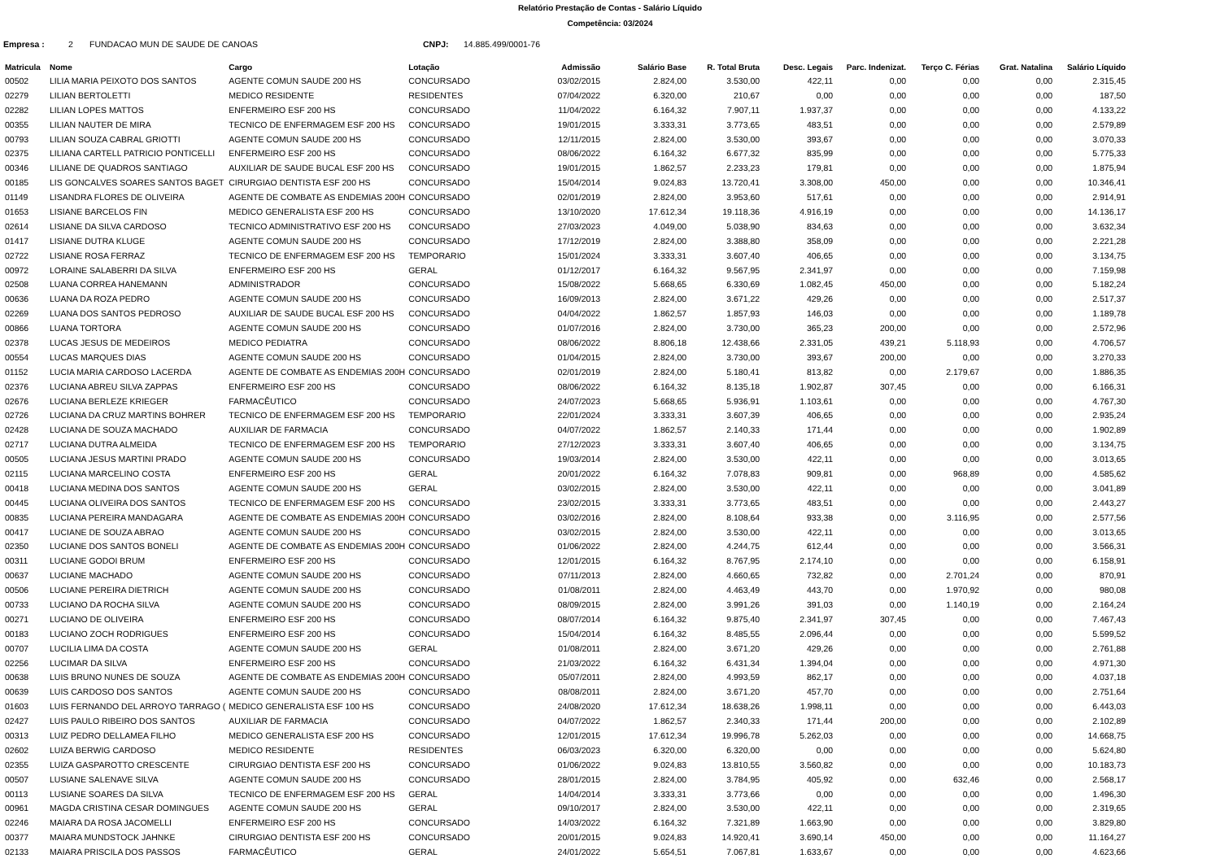Relatório Prestação de Contas - Salário Líquido
Competência: 03/2024
Empresa : 2 FUNDACAO MUN DE SAUDE DE CANOAS CNPJ: 14.885.499/0001-76
| Matricula | Nome | Cargo | Lotação | Admissão | Salário Base | R. Total Bruta | Desc. Legais | Parc. Indenizat. | Terço C. Férias | Grat. Natalina | Salário Líquido |
| --- | --- | --- | --- | --- | --- | --- | --- | --- | --- | --- | --- |
| 00502 | LILIA MARIA PEIXOTO DOS SANTOS | AGENTE COMUN SAUDE 200 HS | CONCURSADO | 03/02/2015 | 2.824,00 | 3.530,00 | 422,11 | 0,00 | 0,00 | 0,00 | 2.315,45 |
| 02279 | LILIAN BERTOLETTI | MEDICO RESIDENTE | RESIDENTES | 07/04/2022 | 6.320,00 | 210,67 | 0,00 | 0,00 | 0,00 | 0,00 | 187,50 |
| 02282 | LILIAN LOPES MATTOS | ENFERMEIRO ESF 200 HS | CONCURSADO | 11/04/2022 | 6.164,32 | 7.907,11 | 1.937,37 | 0,00 | 0,00 | 0,00 | 4.133,22 |
| 00355 | LILIAN NAUTER DE MIRA | TECNICO DE ENFERMAGEM ESF 200 HS | CONCURSADO | 19/01/2015 | 3.333,31 | 3.773,65 | 483,51 | 0,00 | 0,00 | 0,00 | 2.579,89 |
| 00793 | LILIAN SOUZA CABRAL GRIOTTI | AGENTE COMUN SAUDE 200 HS | CONCURSADO | 12/11/2015 | 2.824,00 | 3.530,00 | 393,67 | 0,00 | 0,00 | 0,00 | 3.070,33 |
| 02375 | LILIANA CARTELL PATRICIO PONTICELLI | ENFERMEIRO ESF 200 HS | CONCURSADO | 08/06/2022 | 6.164,32 | 6.677,32 | 835,99 | 0,00 | 0,00 | 0,00 | 5.775,33 |
| 00346 | LILIANE DE QUADROS SANTIAGO | AUXILIAR DE SAUDE BUCAL ESF 200 HS | CONCURSADO | 19/01/2015 | 1.862,57 | 2.233,23 | 179,81 | 0,00 | 0,00 | 0,00 | 1.875,94 |
| 00185 | LIS GONCALVES SOARES SANTOS BAGET | CIRURGIAO DENTISTA ESF 200 HS | CONCURSADO | 15/04/2014 | 9.024,83 | 13.720,41 | 3.308,00 | 450,00 | 0,00 | 0,00 | 10.346,41 |
| 01149 | LISANDRA FLORES DE OLIVEIRA | AGENTE DE COMBATE AS ENDEMIAS 200H | CONCURSADO | 02/01/2019 | 2.824,00 | 3.953,60 | 517,61 | 0,00 | 0,00 | 0,00 | 2.914,91 |
| 01653 | LISIANE BARCELOS FIN | MEDICO GENERALISTA ESF 200 HS | CONCURSADO | 13/10/2020 | 17.612,34 | 19.118,36 | 4.916,19 | 0,00 | 0,00 | 0,00 | 14.136,17 |
| 02614 | LISIANE DA SILVA CARDOSO | TECNICO ADMINISTRATIVO ESF 200 HS | CONCURSADO | 27/03/2023 | 4.049,00 | 5.038,90 | 834,63 | 0,00 | 0,00 | 0,00 | 3.632,34 |
| 01417 | LISIANE DUTRA KLUGE | AGENTE COMUN SAUDE 200 HS | CONCURSADO | 17/12/2019 | 2.824,00 | 3.388,80 | 358,09 | 0,00 | 0,00 | 0,00 | 2.221,28 |
| 02722 | LISIANE ROSA FERRAZ | TECNICO DE ENFERMAGEM ESF 200 HS | TEMPORARIO | 15/01/2024 | 3.333,31 | 3.607,40 | 406,65 | 0,00 | 0,00 | 0,00 | 3.134,75 |
| 00972 | LORAINE SALABERRI DA SILVA | ENFERMEIRO ESF 200 HS | GERAL | 01/12/2017 | 6.164,32 | 9.567,95 | 2.341,97 | 0,00 | 0,00 | 0,00 | 7.159,98 |
| 02508 | LUANA CORREA HANEMANN | ADMINISTRADOR | CONCURSADO | 15/08/2022 | 5.668,65 | 6.330,69 | 1.082,45 | 450,00 | 0,00 | 0,00 | 5.182,24 |
| 00636 | LUANA DA ROZA PEDRO | AGENTE COMUN SAUDE 200 HS | CONCURSADO | 16/09/2013 | 2.824,00 | 3.671,22 | 429,26 | 0,00 | 0,00 | 0,00 | 2.517,37 |
| 02269 | LUANA DOS SANTOS PEDROSO | AUXILIAR DE SAUDE BUCAL ESF 200 HS | CONCURSADO | 04/04/2022 | 1.862,57 | 1.857,93 | 146,03 | 0,00 | 0,00 | 0,00 | 1.189,78 |
| 00866 | LUANA TORTORA | AGENTE COMUN SAUDE 200 HS | CONCURSADO | 01/07/2016 | 2.824,00 | 3.730,00 | 365,23 | 200,00 | 0,00 | 0,00 | 2.572,96 |
| 02378 | LUCAS JESUS DE MEDEIROS | MEDICO PEDIATRA | CONCURSADO | 08/06/2022 | 8.806,18 | 12.438,66 | 2.331,05 | 439,21 | 5.118,93 | 0,00 | 4.706,57 |
| 00554 | LUCAS MARQUES DIAS | AGENTE COMUN SAUDE 200 HS | CONCURSADO | 01/04/2015 | 2.824,00 | 3.730,00 | 393,67 | 200,00 | 0,00 | 0,00 | 3.270,33 |
| 01152 | LUCIA MARIA CARDOSO LACERDA | AGENTE DE COMBATE AS ENDEMIAS 200H | CONCURSADO | 02/01/2019 | 2.824,00 | 5.180,41 | 813,82 | 0,00 | 2.179,67 | 0,00 | 1.886,35 |
| 02376 | LUCIANA ABREU SILVA ZAPPAS | ENFERMEIRO ESF 200 HS | CONCURSADO | 08/06/2022 | 6.164,32 | 8.135,18 | 1.902,87 | 307,45 | 0,00 | 0,00 | 6.166,31 |
| 02676 | LUCIANA BERLEZE KRIEGER | FARMACÊUTICO | CONCURSADO | 24/07/2023 | 5.668,65 | 5.936,91 | 1.103,61 | 0,00 | 0,00 | 0,00 | 4.767,30 |
| 02726 | LUCIANA DA CRUZ MARTINS BOHRER | TECNICO DE ENFERMAGEM ESF 200 HS | TEMPORARIO | 22/01/2024 | 3.333,31 | 3.607,39 | 406,65 | 0,00 | 0,00 | 0,00 | 2.935,24 |
| 02428 | LUCIANA DE SOUZA MACHADO | AUXILIAR DE FARMACIA | CONCURSADO | 04/07/2022 | 1.862,57 | 2.140,33 | 171,44 | 0,00 | 0,00 | 0,00 | 1.902,89 |
| 02717 | LUCIANA DUTRA ALMEIDA | TECNICO DE ENFERMAGEM ESF 200 HS | TEMPORARIO | 27/12/2023 | 3.333,31 | 3.607,40 | 406,65 | 0,00 | 0,00 | 0,00 | 3.134,75 |
| 00505 | LUCIANA JESUS MARTINI PRADO | AGENTE COMUN SAUDE 200 HS | CONCURSADO | 19/03/2014 | 2.824,00 | 3.530,00 | 422,11 | 0,00 | 0,00 | 0,00 | 3.013,65 |
| 02115 | LUCIANA MARCELINO COSTA | ENFERMEIRO ESF 200 HS | GERAL | 20/01/2022 | 6.164,32 | 7.078,83 | 909,81 | 0,00 | 968,89 | 0,00 | 4.585,62 |
| 00418 | LUCIANA MEDINA DOS SANTOS | AGENTE COMUN SAUDE 200 HS | GERAL | 03/02/2015 | 2.824,00 | 3.530,00 | 422,11 | 0,00 | 0,00 | 0,00 | 3.041,89 |
| 00445 | LUCIANA OLIVEIRA DOS SANTOS | TECNICO DE ENFERMAGEM ESF 200 HS | CONCURSADO | 23/02/2015 | 3.333,31 | 3.773,65 | 483,51 | 0,00 | 0,00 | 0,00 | 2.443,27 |
| 00835 | LUCIANA PEREIRA MANDAGARA | AGENTE DE COMBATE AS ENDEMIAS 200H | CONCURSADO | 03/02/2016 | 2.824,00 | 8.108,64 | 933,38 | 0,00 | 3.116,95 | 0,00 | 2.577,56 |
| 00417 | LUCIANE DE SOUZA ABRAO | AGENTE COMUN SAUDE 200 HS | CONCURSADO | 03/02/2015 | 2.824,00 | 3.530,00 | 422,11 | 0,00 | 0,00 | 0,00 | 3.013,65 |
| 02350 | LUCIANE DOS SANTOS BONELI | AGENTE DE COMBATE AS ENDEMIAS 200H | CONCURSADO | 01/06/2022 | 2.824,00 | 4.244,75 | 612,44 | 0,00 | 0,00 | 0,00 | 3.566,31 |
| 00311 | LUCIANE GODOI BRUM | ENFERMEIRO ESF 200 HS | CONCURSADO | 12/01/2015 | 6.164,32 | 8.767,95 | 2.174,10 | 0,00 | 0,00 | 0,00 | 6.158,91 |
| 00637 | LUCIANE MACHADO | AGENTE COMUN SAUDE 200 HS | CONCURSADO | 07/11/2013 | 2.824,00 | 4.660,65 | 732,82 | 0,00 | 2.701,24 | 0,00 | 870,91 |
| 00506 | LUCIANE PEREIRA DIETRICH | AGENTE COMUN SAUDE 200 HS | CONCURSADO | 01/08/2011 | 2.824,00 | 4.463,49 | 443,70 | 0,00 | 1.970,92 | 0,00 | 980,08 |
| 00733 | LUCIANO DA ROCHA SILVA | AGENTE COMUN SAUDE 200 HS | CONCURSADO | 08/09/2015 | 2.824,00 | 3.991,26 | 391,03 | 0,00 | 1.140,19 | 0,00 | 2.164,24 |
| 00271 | LUCIANO DE OLIVEIRA | ENFERMEIRO ESF 200 HS | CONCURSADO | 08/07/2014 | 6.164,32 | 9.875,40 | 2.341,97 | 307,45 | 0,00 | 0,00 | 7.467,43 |
| 00183 | LUCIANO ZOCH RODRIGUES | ENFERMEIRO ESF 200 HS | CONCURSADO | 15/04/2014 | 6.164,32 | 8.485,55 | 2.096,44 | 0,00 | 0,00 | 0,00 | 5.599,52 |
| 00707 | LUCILIA LIMA DA COSTA | AGENTE COMUN SAUDE 200 HS | GERAL | 01/08/2011 | 2.824,00 | 3.671,20 | 429,26 | 0,00 | 0,00 | 0,00 | 2.761,88 |
| 02256 | LUCIMAR DA SILVA | ENFERMEIRO ESF 200 HS | CONCURSADO | 21/03/2022 | 6.164,32 | 6.431,34 | 1.394,04 | 0,00 | 0,00 | 0,00 | 4.971,30 |
| 00638 | LUIS BRUNO NUNES DE SOUZA | AGENTE DE COMBATE AS ENDEMIAS 200H | CONCURSADO | 05/07/2011 | 2.824,00 | 4.993,59 | 862,17 | 0,00 | 0,00 | 0,00 | 4.037,18 |
| 00639 | LUIS CARDOSO DOS SANTOS | AGENTE COMUN SAUDE 200 HS | CONCURSADO | 08/08/2011 | 2.824,00 | 3.671,20 | 457,70 | 0,00 | 0,00 | 0,00 | 2.751,64 |
| 01603 | LUIS FERNANDO DEL ARROYO TARRAGO ( | MEDICO GENERALISTA ESF 100 HS | CONCURSADO | 24/08/2020 | 17.612,34 | 18.638,26 | 1.998,11 | 0,00 | 0,00 | 0,00 | 6.443,03 |
| 02427 | LUIS PAULO RIBEIRO DOS SANTOS | AUXILIAR DE FARMACIA | CONCURSADO | 04/07/2022 | 1.862,57 | 2.340,33 | 171,44 | 200,00 | 0,00 | 0,00 | 2.102,89 |
| 00313 | LUIZ PEDRO DELLAMEA FILHO | MEDICO GENERALISTA ESF 200 HS | CONCURSADO | 12/01/2015 | 17.612,34 | 19.996,78 | 5.262,03 | 0,00 | 0,00 | 0,00 | 14.668,75 |
| 02602 | LUIZA BERWIG CARDOSO | MEDICO RESIDENTE | RESIDENTES | 06/03/2023 | 6.320,00 | 6.320,00 | 0,00 | 0,00 | 0,00 | 0,00 | 5.624,80 |
| 02355 | LUIZA GASPAROTTO CRESCENTE | CIRURGIAO DENTISTA ESF 200 HS | CONCURSADO | 01/06/2022 | 9.024,83 | 13.810,55 | 3.560,82 | 0,00 | 0,00 | 0,00 | 10.183,73 |
| 00507 | LUSIANE SALENAVE SILVA | AGENTE COMUN SAUDE 200 HS | CONCURSADO | 28/01/2015 | 2.824,00 | 3.784,95 | 405,92 | 0,00 | 632,46 | 0,00 | 2.568,17 |
| 00113 | LUSIANE SOARES DA SILVA | TECNICO DE ENFERMAGEM ESF 200 HS | GERAL | 14/04/2014 | 3.333,31 | 3.773,66 | 0,00 | 0,00 | 0,00 | 0,00 | 1.496,30 |
| 00961 | MAGDA CRISTINA CESAR DOMINGUES | AGENTE COMUN SAUDE 200 HS | GERAL | 09/10/2017 | 2.824,00 | 3.530,00 | 422,11 | 0,00 | 0,00 | 0,00 | 2.319,65 |
| 02246 | MAIARA DA ROSA JACOMELLI | ENFERMEIRO ESF 200 HS | CONCURSADO | 14/03/2022 | 6.164,32 | 7.321,89 | 1.663,90 | 0,00 | 0,00 | 0,00 | 3.829,80 |
| 00377 | MAIARA MUNDSTOCK JAHNKE | CIRURGIAO DENTISTA ESF 200 HS | CONCURSADO | 20/01/2015 | 9.024,83 | 14.920,41 | 3.690,14 | 450,00 | 0,00 | 0,00 | 11.164,27 |
| 02133 | MAIARA PRISCILA DOS PASSOS | FARMACÊUTICO | GERAL | 24/01/2022 | 5.654,51 | 7.067,81 | 1.633,67 | 0,00 | 0,00 | 0,00 | 4.623,66 |